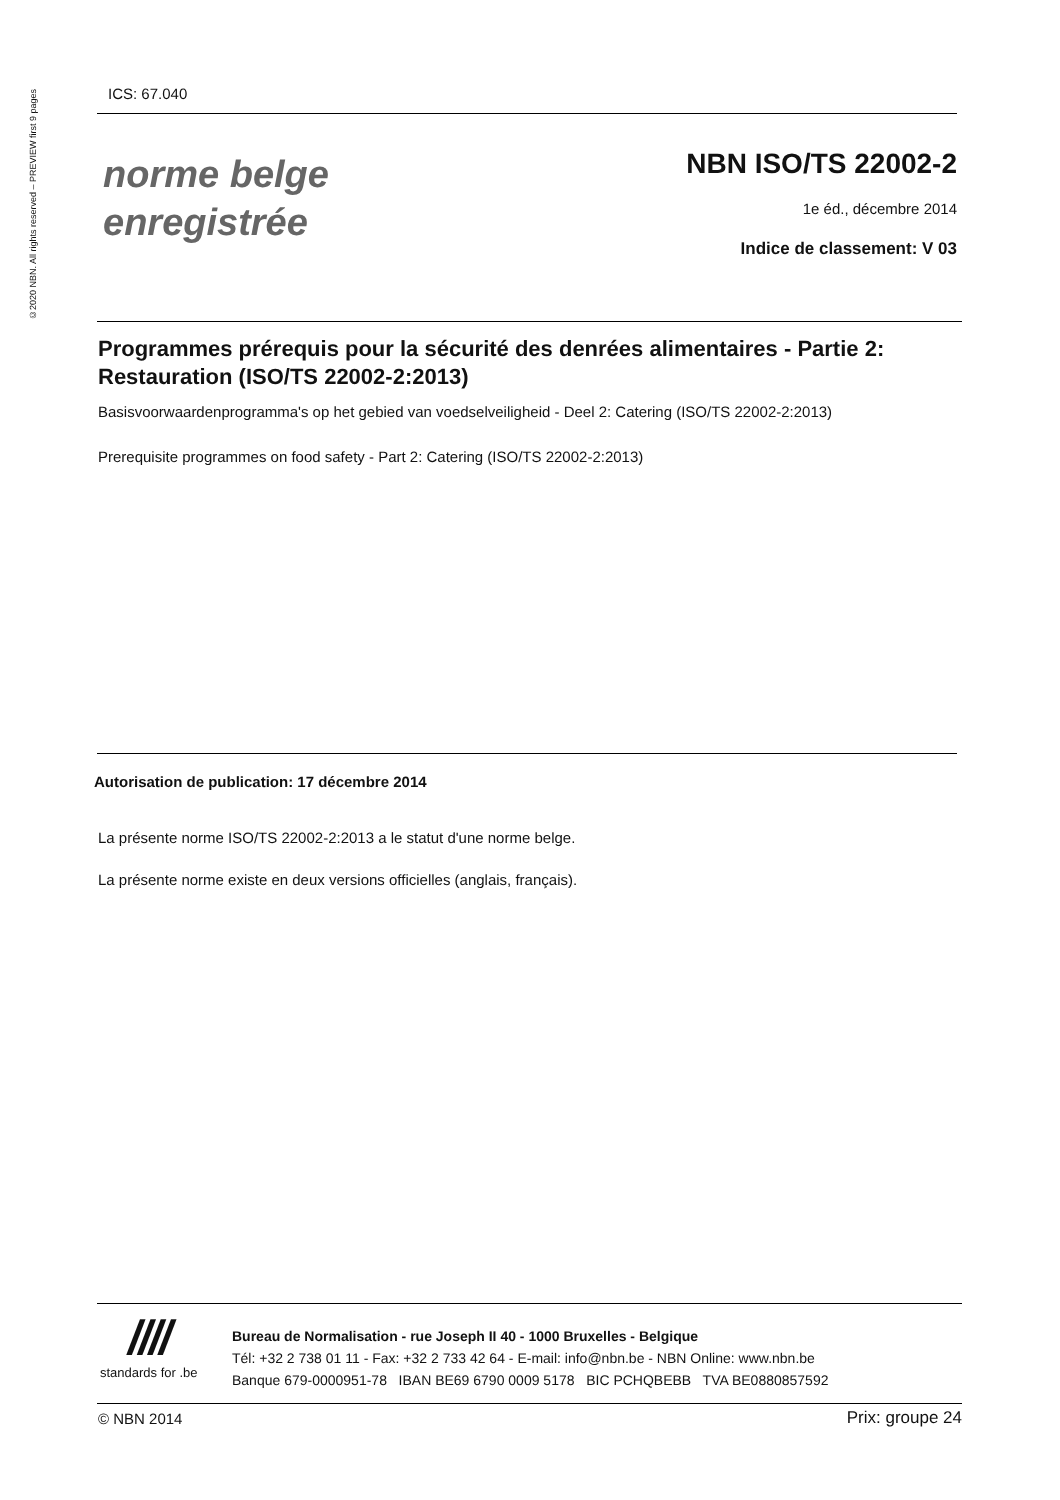©2020 NBN. All rights reserved – PREVIEW first 9 pages
ICS: 67.040
norme belge
enregistrée
NBN ISO/TS 22002-2
1e éd., décembre 2014
Indice de classement: V 03
Programmes prérequis pour la sécurité des denrées alimentaires - Partie 2: Restauration (ISO/TS 22002-2:2013)
Basisvoorwaardenprogramma's op het gebied van voedselveiligheid - Deel 2: Catering (ISO/TS 22002-2:2013)
Prerequisite programmes on food safety - Part 2: Catering (ISO/TS 22002-2:2013)
Autorisation de publication: 17 décembre 2014
La présente norme ISO/TS 22002-2:2013 a le statut d'une norme belge.
La présente norme existe en deux versions officielles (anglais, français).
////
standards for .be
Bureau de Normalisation - rue Joseph II 40 - 1000 Bruxelles - Belgique
Tél: +32 2 738 01 11 - Fax: +32 2 733 42 64 - E-mail: info@nbn.be - NBN Online: www.nbn.be
Banque 679-0000951-78 IBAN BE69 6790 0009 5178 BIC PCHQBEBB TVA BE0880857592
© NBN 2014 Prix: groupe 24